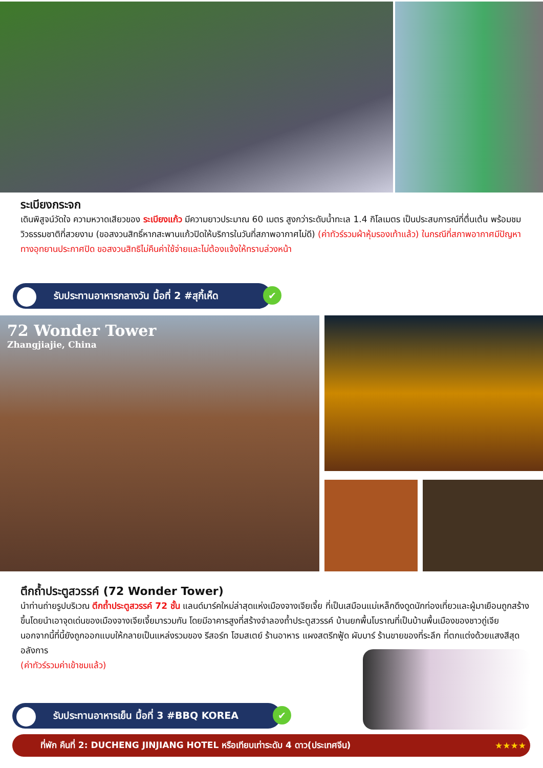ระเบียงกระจก
เดินพิสูจน์วัดใจ ความหวาดเสียวของ ระเบียงแก้ว มีความยาวประมาณ 60 เมตร สูงกว่าระดับน้ำทะเล 1.4 กิโลเมตร เป็นประสบการณ์ที่ตื่นเต้น พร้อมชมวิวธรรมชาติที่สวยงาม (ขอสงวนสิทธิ์หากสะพานแก้วปิดให้บริการในวันที่สภาพอากาศไม่ดี) (ค่าทัวร์รวมผ้าหุ้มรองเท้าแล้ว) ในกรณีที่สภาพอากาศมีปัญหา ทางอุทยานประกาศปิด ขอสงวนสิทธิไม่คืนค่าใช้จ่ายและไม่ต้องแจ้งให้ทราบล่วงหน้า
รับประทานอาหารกลางวัน มื้อที่ 2 #สุกี้เห็ด ✔
72 Wonder Tower
Zhangjiajie, China
ตึกถ้ำประตูสวรรค์ (72 Wonder Tower)
นำท่านถ่ายรูปบริเวณ ตึกถ้ำประตูสวรรค์ 72 ชั้น แลนด์มาร์คใหม่ล่าสุดแห่งเมืองจางเจียเจี้ย ที่เป็นเสมือนแม่เหล็กดึงดูดนักท่องเที่ยวและผู้มาเยือนถูกสร้างขึ้นโดยนำเอาจุดเด่นของเมืองจางเจียเจี้ยมารวมกัน โดยมีอาคารสูงที่สร้างจำลองถ้ำประตูสวรรค์ บ้านยกพื้นโบราณที่เป็นบ้านพื้นเมืองของชาวถู่เจีย นอกจากนี้ที่นี้ยังถูกออกแบบให้กลายเป็นแหล่งรวมของ รีสอร์ท โฮมสเตย์ ร้านอาหาร แผงสตรีทฟู้ด ผับบาร์ ร้านขายของที่ระลึก ที่ตกแต่งด้วยแสงสีสุดอลังการ
(ค่าทัวร์รวมค่าเข้าชมแล้ว)
รับประทานอาหารเย็น มื้อที่ 3 #BBQ KOREA ✔
ที่พัก คืนที่ 2: DUCHENG JINJIANG HOTEL หรือเทียบเท่าระดับ 4 ดาว(ประเทศจีน) ★★★★